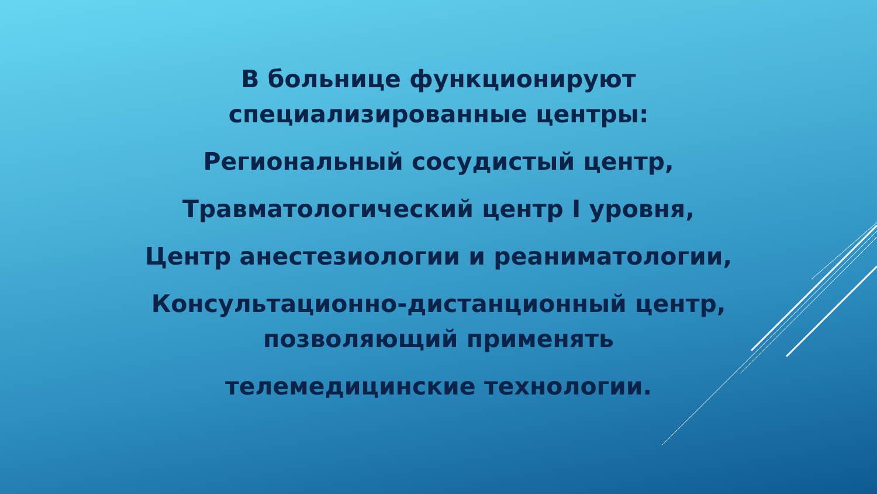В больнице функционируют
специализированные центры:
Региональный сосудистый центр,
Травматологический центр I уровня,
Центр анестезиологии и реаниматологии,
Консультационно-дистанционный центр,
позволяющий применять
телемедицинские технологии.